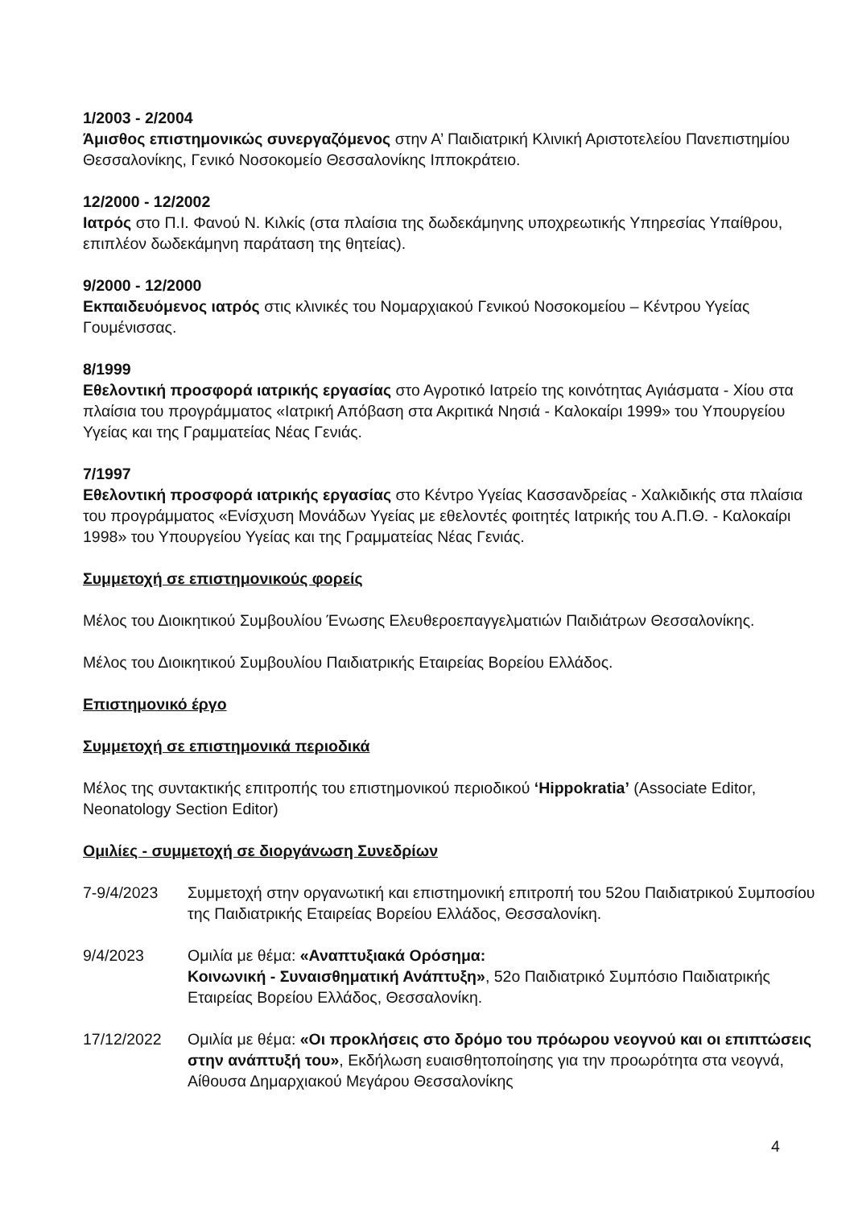1/2003 - 2/2004
Άμισθος επιστημονικώς συνεργαζόμενος στην Α’ Παιδιατρική Κλινική Αριστοτελείου Πανεπιστημίου Θεσσαλονίκης, Γενικό Νοσοκομείο Θεσσαλονίκης Ιπποκράτειο.
12/2000 - 12/2002
Ιατρός στο Π.Ι. Φανού Ν. Κιλκίς (στα πλαίσια της δωδεκάμηνης υποχρεωτικής Υπηρεσίας Υπαίθρου, επιπλέον δωδεκάμηνη παράταση της θητείας).
9/2000 - 12/2000
Εκπαιδευόμενος ιατρός στις κλινικές του Νομαρχιακού Γενικού Νοσοκομείου – Κέντρου Υγείας Γουμένισσας.
8/1999
Εθελοντική προσφορά ιατρικής εργασίας στο Αγροτικό Ιατρείο της κοινότητας Αγιάσματα - Χίου στα πλαίσια του προγράμματος «Ιατρική Απόβαση στα Ακριτικά Νησιά - Καλοκαίρι 1999» του Υπουργείου Υγείας και της Γραμματείας Νέας Γενιάς.
7/1997
Εθελοντική προσφορά ιατρικής εργασίας στο Κέντρο Υγείας Κασσανδρείας - Χαλκιδικής στα πλαίσια του προγράμματος «Ενίσχυση Μονάδων Υγείας με εθελοντές φοιτητές Ιατρικής του Α.Π.Θ. - Καλοκαίρι 1998» του Υπουργείου Υγείας και της Γραμματείας Νέας Γενιάς.
Συμμετοχή σε επιστημονικούς φορείς
Μέλος του Διοικητικού Συμβουλίου Ένωσης Ελευθεροεπαγγελματιών Παιδιάτρων Θεσσαλονίκης.
Μέλος του Διοικητικού Συμβουλίου Παιδιατρικής Εταιρείας Βορείου Ελλάδος.
Επιστημονικό έργο
Συμμετοχή σε επιστημονικά περιοδικά
Μέλος της συντακτικής επιτροπής του επιστημονικού περιοδικού ‘Hippokratia’ (Associate Editor, Neonatology Section Editor)
Ομιλίες - συμμετοχή σε διοργάνωση Συνεδρίων
7-9/4/2023 Συμμετοχή στην οργανωτική και επιστημονική επιτροπή του 52ου Παιδιατρικού Συμποσίου της Παιδιατρικής Εταιρείας Βορείου Ελλάδος, Θεσσαλονίκη.
9/4/2023 Ομιλία με θέμα: «Αναπτυξιακά Ορόσημα:
Κοινωνική - Συναισθηματική Ανάπτυξη», 52ο Παιδιατρικό Συμπόσιο Παιδιατρικής Εταιρείας Βορείου Ελλάδος, Θεσσαλονίκη.
17/12/2022 Ομιλία με θέμα: «Οι προκλήσεις στο δρόμο του πρόωρου νεογνού και οι επιπτώσεις στην ανάπτυξή του», Εκδήλωση ευαισθητοποίησης για την προωρότητα στα νεογνά, Αίθουσα Δημαρχιακού Μεγάρου Θεσσαλονίκης
4